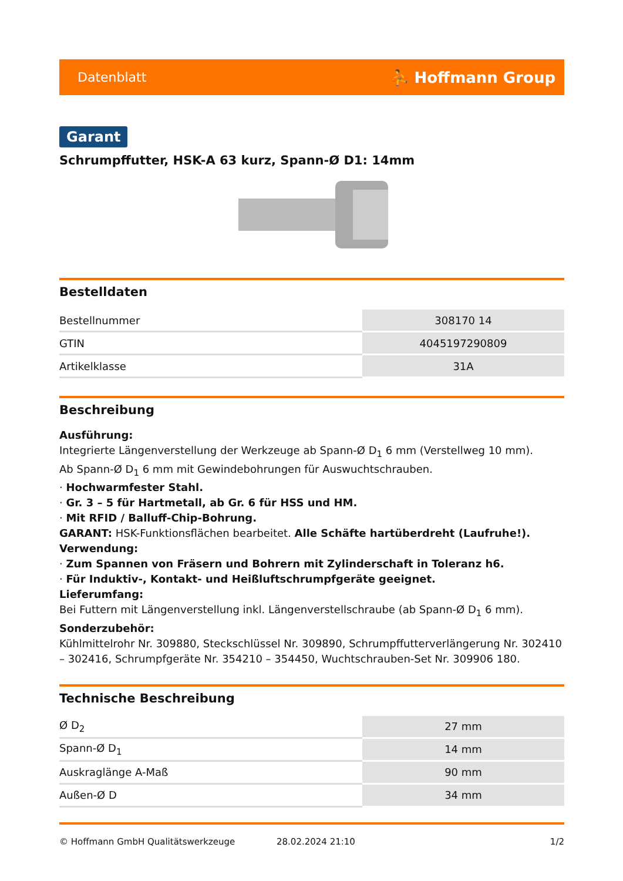Datenblatt ⛹ Hoffmann Group
Garant
Schrumpffutter, HSK-A 63 kurz, Spann-Ø D1: 14mm
Bestelldaten
| Bestellnummer | 308170 14 |
| GTIN | 4045197290809 |
| Artikelklasse | 31A |
Beschreibung
Ausführung:
Integrierte Längenverstellung der Werkzeuge ab Spann-Ø D<sub>1</sub> 6 mm (Verstellweg 10 mm).
Ab Spann-Ø D<sub>1</sub> 6 mm mit Gewindebohrungen für Auswuchtschrauben.
· Hochwarmfester Stahl.
· Gr. 3 – 5 für Hartmetall, ab Gr. 6 für HSS und HM.
· Mit RFID / Balluff-Chip-Bohrung.
GARANT: HSK-Funktionsflächen bearbeitet. Alle Schäfte hartüberdreht (Laufruhe!).
Verwendung:
· Zum Spannen von Fräsern und Bohrern mit Zylinderschaft in Toleranz h6.
· Für Induktiv-, Kontakt- und Heißluftschrumpfgeräte geeignet.
Lieferumfang:
Bei Futtern mit Längenverstellung inkl. Längenverstellschraube (ab Spann-Ø D<sub>1</sub> 6 mm).
Sonderzubehör:
Kühlmittelrohr Nr. 309880, Steckschlüssel Nr. 309890, Schrumpffutterverlängerung Nr. 302410 – 302416, Schrumpfgeräte Nr. 354210 – 354450, Wuchtschrauben-Set Nr. 309906 180.
Technische Beschreibung
| Ø D<sub>2</sub> | 27 mm |
| Spann-Ø D<sub>1</sub> | 14 mm |
| Auskraglänge A-Maß | 90 mm |
| Außen-Ø D | 34 mm |
© Hoffmann GmbH Qualitätswerkzeuge 28.02.2024 21:10 1/2